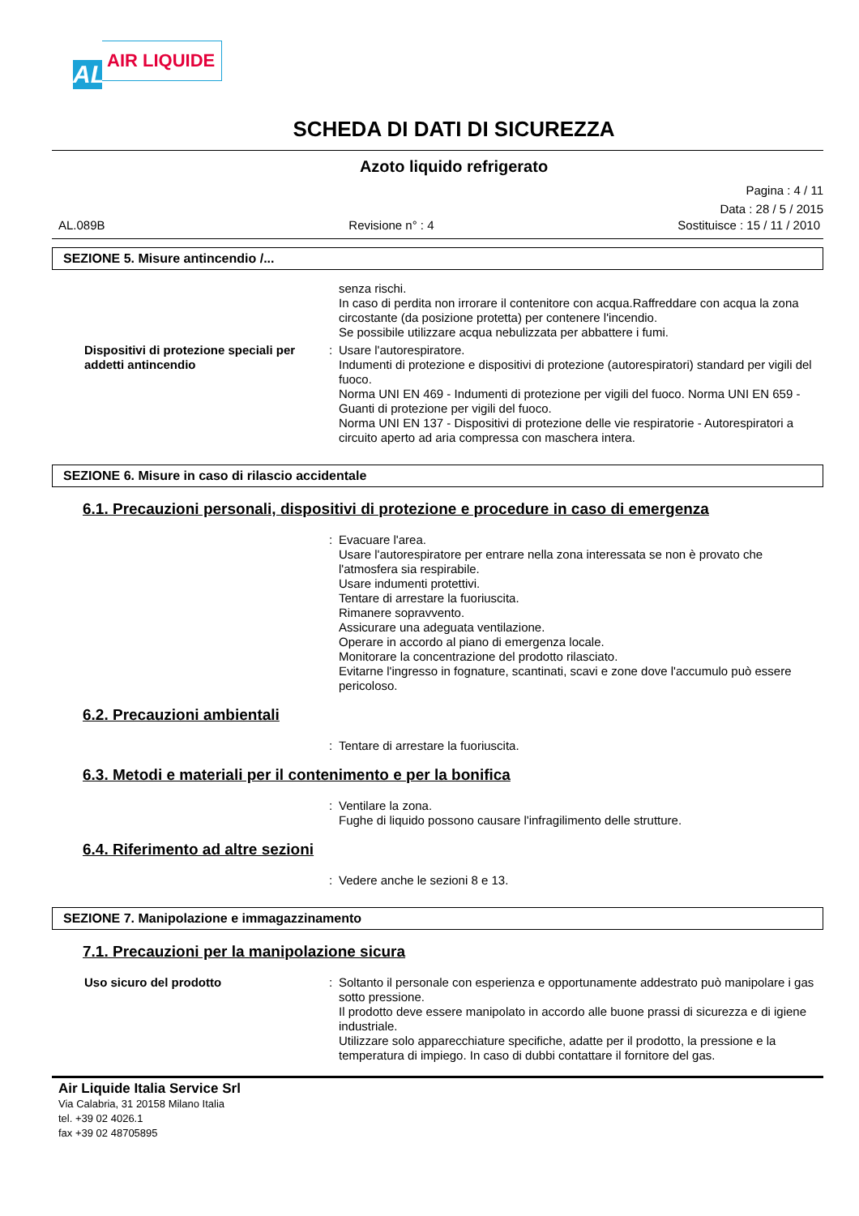AL
AIR LIQUIDE
SCHEDA DI DATI DI SICUREZZA
Azoto liquido refrigerato
Pagina : 4 / 11
Data : 28 / 5 / 2015
AL.089B Revisione n° : 4 Sostituisce : 15 / 11 / 2010
SEZIONE 5. Misure antincendio /...
senza rischi.
In caso di perdita non irrorare il contenitore con acqua.Raffreddare con acqua la zona circostante (da posizione protetta) per contenere l'incendio.
Se possibile utilizzare acqua nebulizzata per abbattere i fumi.
Dispositivi di protezione speciali per addetti antincendio
: Usare l'autorespiratore.
Indumenti di protezione e dispositivi di protezione (autorespiratori) standard per vigili del fuoco.
Norma UNI EN 469 - Indumenti di protezione per vigili del fuoco. Norma UNI EN 659 - Guanti di protezione per vigili del fuoco.
Norma UNI EN 137 - Dispositivi di protezione delle vie respiratorie - Autorespiratori a circuito aperto ad aria compressa con maschera intera.
SEZIONE 6. Misure in caso di rilascio accidentale
6.1. Precauzioni personali, dispositivi di protezione e procedure in caso di emergenza
: Evacuare l'area.
Usare l'autorespiratore per entrare nella zona interessata se non è provato che l'atmosfera sia respirabile.
Usare indumenti protettivi.
Tentare di arrestare la fuoriuscita.
Rimanere sopravvento.
Assicurare una adeguata ventilazione.
Operare in accordo al piano di emergenza locale.
Monitorare la concentrazione del prodotto rilasciato.
Evitarne l'ingresso in fognature, scantinati, scavi e zone dove l'accumulo può essere pericoloso.
6.2. Precauzioni ambientali
: Tentare di arrestare la fuoriuscita.
6.3. Metodi e materiali per il contenimento e per la bonifica
: Ventilare la zona.
Fughe di liquido possono causare l'infragilimento delle strutture.
6.4. Riferimento ad altre sezioni
: Vedere anche le sezioni 8 e 13.
SEZIONE 7. Manipolazione e immagazzinamento
7.1. Precauzioni per la manipolazione sicura
Uso sicuro del prodotto : Soltanto il personale con esperienza e opportunamente addestrato può manipolare i gas sotto pressione.
Il prodotto deve essere manipolato in accordo alle buone prassi di sicurezza e di igiene industriale.
Utilizzare solo apparecchiature specifiche, adatte per il prodotto, la pressione e la temperatura di impiego. In caso di dubbi contattare il fornitore del gas.
Air Liquide Italia Service Srl
Via Calabria, 31 20158 Milano Italia
tel. +39 02 4026.1
fax +39 02 48705895